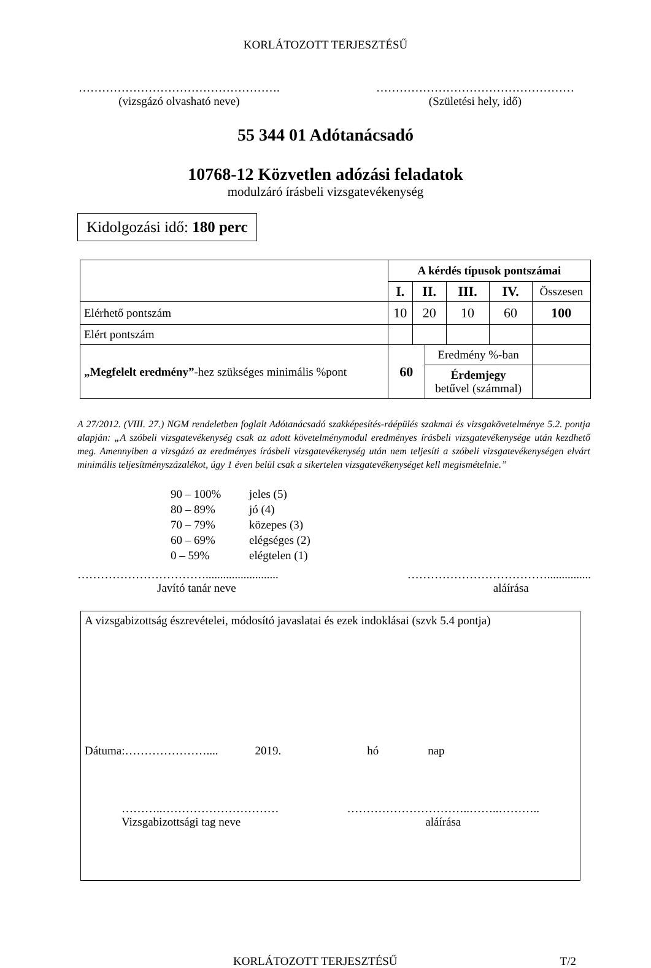KORLÁTOZOTT TERJESZTÉSŰ
…………………………………………….
(vizsgázó olvasható neve)
……………………………………………
(Születési hely, idő)
55 344 01 Adótanácsadó
10768-12 Közvetlen adózási feladatok
modulzáró írásbeli vizsgatevékenység
Kidolgozási idő: 180 perc
| | A kérdés típusok pontszámai | | | | | |
| | I. | II. | | III. | IV. | Összesen |
| Elérhető pontszám | 10 | 20 | | 10 | 60 | 100 |
| Elért pontszám | | | | | | |
| „Megfelelt eredmény” -hez szükséges minimális %pont | 60 | | Eredmény %-ban | | | |
| | | | Érdemjegy betűvel (számmal) | | | |
A 27/2012. (VIII. 27.) NGM rendeletben foglalt Adótanácsadó szakképesítés-ráépülés szakmai és vizsgakövetelménye 5.2. pontja alapján: „A szóbeli vizsgatevékenység csak az adott követelménymodul eredményes írásbeli vizsgatevékenysége után kezdhető meg. Amennyiben a vizsgázó az eredményes írásbeli vizsgatevékenység után nem teljesíti a szóbeli vizsgatevékenységen elvárt minimális teljesítményszázalékot, úgy 1 éven belül csak a sikertelen vizsgatevékenységet kell megismételnie.”
90 – 100% jeles (5)
80 – 89% jó (4)
70 – 79% közepes (3)
60 – 69% elégséges (2)
0 – 59% elégtelen (1)
…………………………….........................
Javító tanár neve
………………………………...............
aláírása
A vizsgabizottság észrevételei, módosító javaslatai és ezek indoklásai (szvk 5.4 pontja)
Dátuma:………………….... 2019. hó nap
………..…………………………
Vizsgabizottsági tag neve
…………………………..……..………..
aláírása
KORLÁTOZOTT TERJESZTÉSŰ T/2